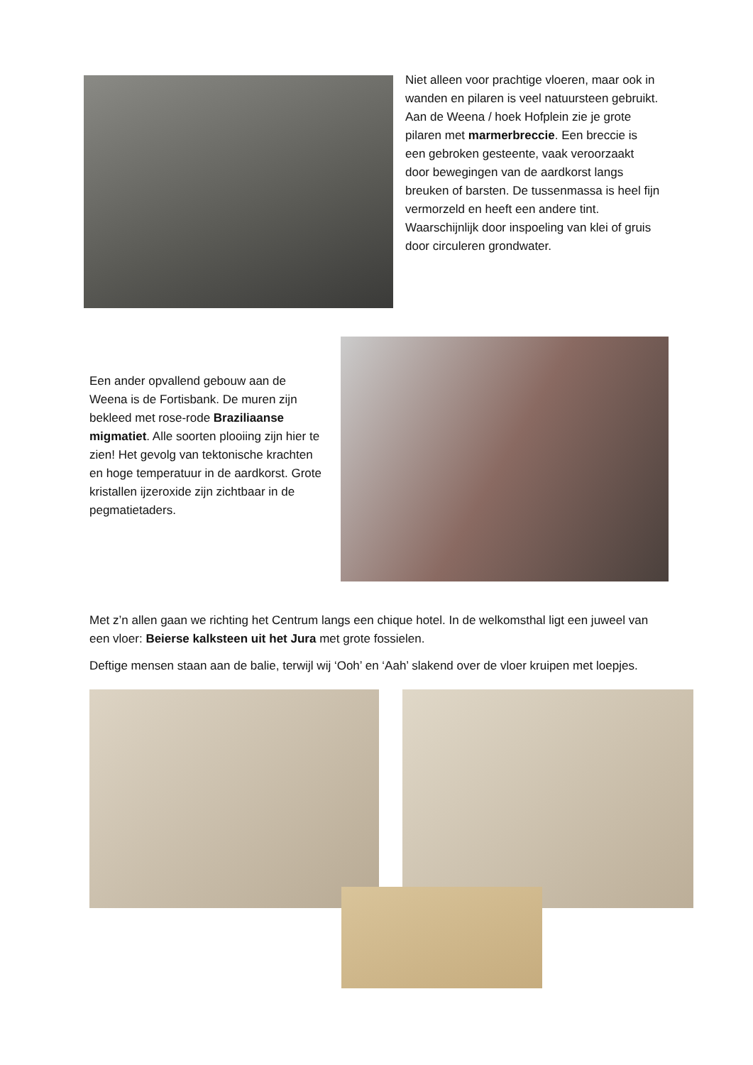Niet alleen voor prachtige vloeren, maar ook in wanden en pilaren is veel natuursteen gebruikt. Aan de Weena / hoek Hofplein zie je grote pilaren met marmerbreccie. Een breccie is een gebroken gesteente, vaak veroorzaakt door bewegingen van de aardkorst langs breuken of barsten. De tussenmassa is heel fijn vermorzeld en heeft een andere tint. Waarschijnlijk door inspoeling van klei of gruis door circuleren grondwater.
Een ander opvallend gebouw aan de Weena is de Fortisbank. De muren zijn bekleed met rose-rode Braziliaanse migmatiet. Alle soorten plooiing zijn hier te zien! Het gevolg van tektonische krachten en hoge temperatuur in de aardkorst. Grote kristallen ijzeroxide zijn zichtbaar in de pegmatietaders.
Met z’n allen gaan we richting het Centrum langs een chique hotel. In de welkomsthal ligt een juweel van een vloer: Beierse kalksteen uit het Jura met grote fossielen.
Deftige mensen staan aan de balie, terwijl wij ‘Ooh’ en ‘Aah’ slakend over de vloer kruipen met loepjes.